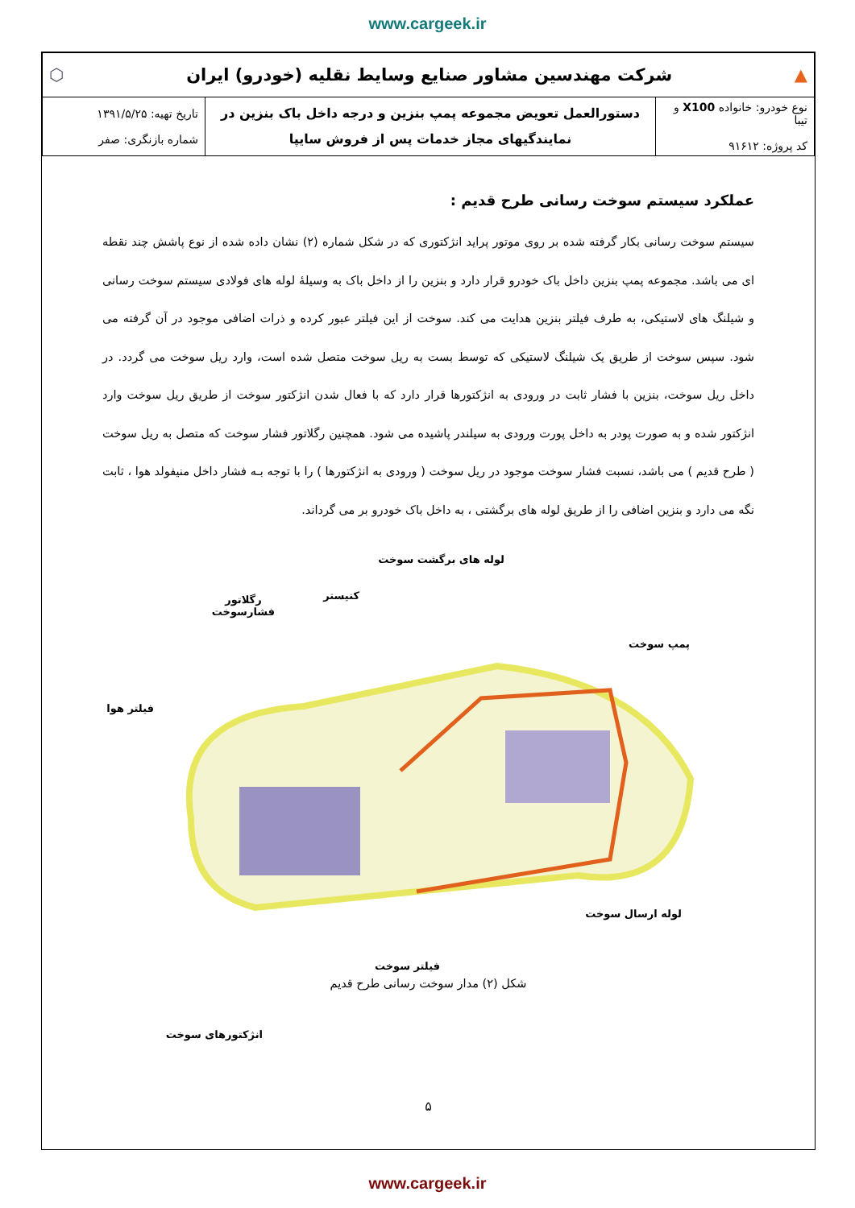www.cargeek.ir
| ▲ شرکت مهندسین مشاور صنایع وسایط نقلیه (خودرو) ایران ⬡ | | |
| نوع خودرو: خانواده X100 و تیبا کد پروژه: ۹۱۶۱۲ | دستورالعمل تعویض مجموعه پمپ بنزین و درجه داخل باک بنزین در نمایندگیهای مجاز خدمات پس از فروش سایپا | تاریخ تهیه: ۱۳۹۱/۵/۲۵ شماره بازنگری: صفر |
عملکرد سیستم سوخت رسانی طرح قدیم :
سیستم سوخت رسانی بکار گرفته شده بر روی موتور پراید انژکتوری که در شکل شماره (۲) نشان داده شده از نوع پاشش چند نقطه ای می باشد. مجموعه پمپ بنزین داخل باک خودرو قرار دارد و بنزین را از داخل باک به وسیلهٔ لوله های فولادی سیستم سوخت رسانی و شیلنگ های لاستیکی، به طرف فیلتر بنزین هدایت می کند. سوخت از این فیلتر عبور کرده و ذرات اضافی موجود در آن گرفته می شود. سپس سوخت از طریق یک شیلنگ لاستیکی که توسط بست به ریل سوخت متصل شده است، وارد ریل سوخت می گردد. در داخل ریل سوخت، بنزین با فشار ثابت در ورودی به انژکتورها قرار دارد که با فعال شدن انژکتور سوخت از طریق ریل سوخت وارد انژکتور شده و به صورت پودر به داخل پورت ورودی به سیلندر پاشیده می شود. همچنین رگلاتور فشار سوخت که متصل به ریل سوخت ( طرح قدیم ) می باشد، نسبت فشار سوخت موجود در ریل سوخت ( ورودی به انژکتورها ) را با توجه بـه فشار داخل منیفولد هوا ، ثابت نگه می دارد و بنزین اضافی را از طریق لوله های برگشتی ، به داخل باک خودرو بر می گرداند.
لوله های برگشت سوخت
کنیستر
رگلاتور
فشارسوخت
پمپ سوخت
فیلتر هوا
لوله ارسال سوخت
فیلتر سوخت
انژکتورهای سوخت
شکل (۲) مدار سوخت رسانی طرح قدیم
۵
www.cargeek.ir